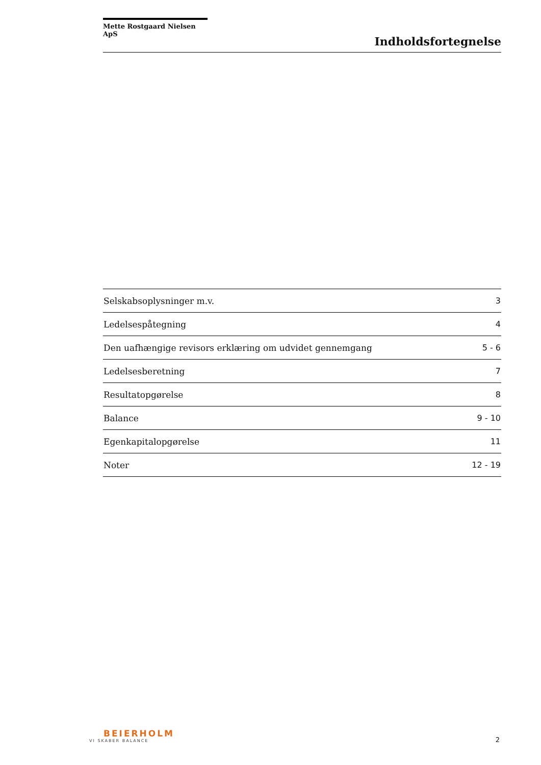Mette Rostgaard Nielsen ApS
Indholdsfortegnelse
| Selskabsoplysninger m.v. | 3 |
| Ledelsespåtegning | 4 |
| Den uafhængige revisors erklæring om udvidet gennemgang | 5 - 6 |
| Ledelsesberetning | 7 |
| Resultatopgørelse | 8 |
| Balance | 9 - 10 |
| Egenkapitalopgørelse | 11 |
| Noter | 12 - 19 |
BEIERHOLM
VI SKABER BALANCE
2